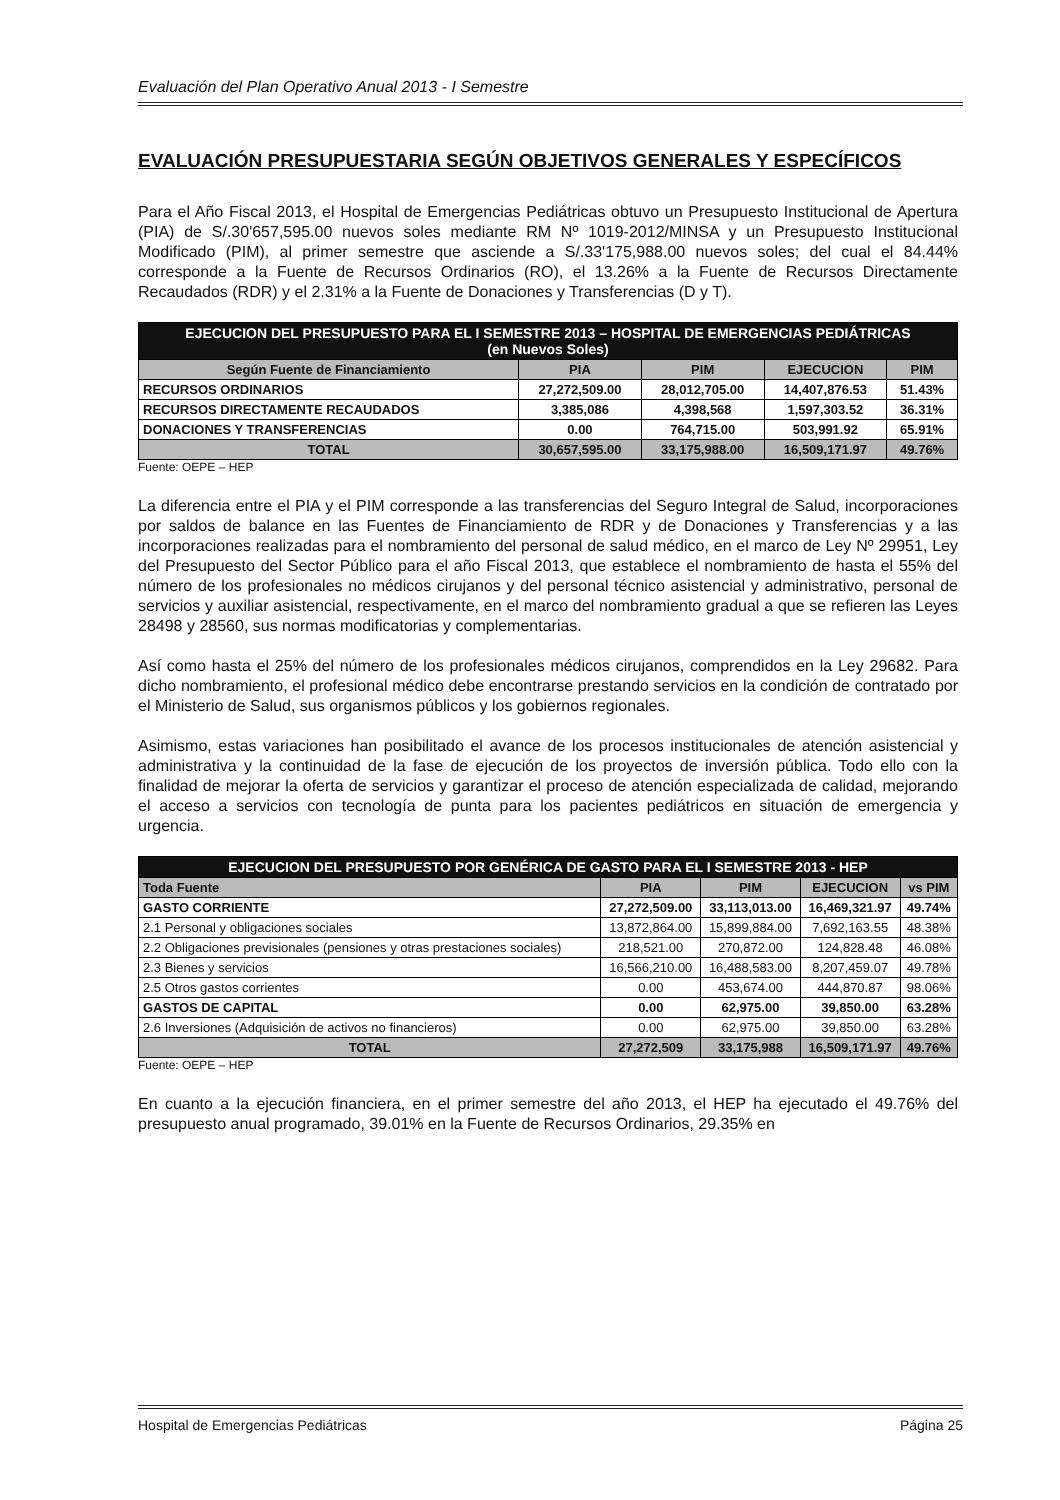Evaluación del Plan Operativo Anual 2013 - I Semestre
EVALUACIÓN PRESUPUESTARIA SEGÚN OBJETIVOS GENERALES Y ESPECÍFICOS
Para el Año Fiscal 2013, el Hospital de Emergencias Pediátricas obtuvo un Presupuesto Institucional de Apertura (PIA) de S/.30'657,595.00 nuevos soles mediante RM Nº 1019-2012/MINSA y un Presupuesto Institucional Modificado (PIM), al primer semestre que asciende a S/.33'175,988.00 nuevos soles; del cual el 84.44% corresponde a la Fuente de Recursos Ordinarios (RO), el 13.26% a la Fuente de Recursos Directamente Recaudados (RDR) y el 2.31% a la Fuente de Donaciones y Transferencias (D y T).
| EJECUCION DEL PRESUPUESTO PARA EL I SEMESTRE 2013 – HOSPITAL DE EMERGENCIAS PEDIÁTRICAS (en Nuevos Soles) | | | | |
| Según Fuente de Financiamiento | PIA | PIM | EJECUCION | PIM |
| RECURSOS ORDINARIOS | 27,272,509.00 | 28,012,705.00 | 14,407,876.53 | 51.43% |
| RECURSOS DIRECTAMENTE RECAUDADOS | 3,385,086 | 4,398,568 | 1,597,303.52 | 36.31% |
| DONACIONES Y TRANSFERENCIAS | 0.00 | 764,715.00 | 503,991.92 | 65.91% |
| TOTAL | 30,657,595.00 | 33,175,988.00 | 16,509,171.97 | 49.76% |
Fuente: OEPE – HEP
La diferencia entre el PIA y el PIM corresponde a las transferencias del Seguro Integral de Salud, incorporaciones por saldos de balance en las Fuentes de Financiamiento de RDR y de Donaciones y Transferencias y a las incorporaciones realizadas para el nombramiento del personal de salud médico, en el marco de Ley Nº 29951, Ley del Presupuesto del Sector Público para el año Fiscal 2013, que establece el nombramiento de hasta el 55% del número de los profesionales no médicos cirujanos y del personal técnico asistencial y administrativo, personal de servicios y auxiliar asistencial, respectivamente, en el marco del nombramiento gradual a que se refieren las Leyes 28498 y 28560, sus normas modificatorias y complementarias.
Así como hasta el 25% del número de los profesionales médicos cirujanos, comprendidos en la Ley 29682. Para dicho nombramiento, el profesional médico debe encontrarse prestando servicios en la condición de contratado por el Ministerio de Salud, sus organismos públicos y los gobiernos regionales.
Asimismo, estas variaciones han posibilitado el avance de los procesos institucionales de atención asistencial y administrativa y la continuidad de la fase de ejecución de los proyectos de inversión pública. Todo ello con la finalidad de mejorar la oferta de servicios y garantizar el proceso de atención especializada de calidad, mejorando el acceso a servicios con tecnología de punta para los pacientes pediátricos en situación de emergencia y urgencia.
| EJECUCION DEL PRESUPUESTO POR GENÉRICA DE GASTO PARA EL I SEMESTRE 2013 - HEP | | | | |
| Toda Fuente | PIA | PIM | EJECUCION | vs PIM |
| GASTO CORRIENTE | 27,272,509.00 | 33,113,013.00 | 16,469,321.97 | 49.74% |
| 2.1 Personal y obligaciones sociales | 13,872,864.00 | 15,899,884.00 | 7,692,163.55 | 48.38% |
| 2.2 Obligaciones previsionales (pensiones y otras prestaciones sociales) | 218,521.00 | 270,872.00 | 124,828.48 | 46.08% |
| 2.3 Bienes y servicios | 16,566,210.00 | 16,488,583.00 | 8,207,459.07 | 49.78% |
| 2.5 Otros gastos corrientes | 0.00 | 453,674.00 | 444,870.87 | 98.06% |
| GASTOS DE CAPITAL | 0.00 | 62,975.00 | 39,850.00 | 63.28% |
| 2.6 Inversiones (Adquisición de activos no financieros) | 0.00 | 62,975.00 | 39,850.00 | 63.28% |
| TOTAL | 27,272,509 | 33,175,988 | 16,509,171.97 | 49.76% |
Fuente: OEPE – HEP
En cuanto a la ejecución financiera, en el primer semestre del año 2013, el HEP ha ejecutado el 49.76% del presupuesto anual programado, 39.01% en la Fuente de Recursos Ordinarios, 29.35% en
Hospital de Emergencias Pediátricas Página 25